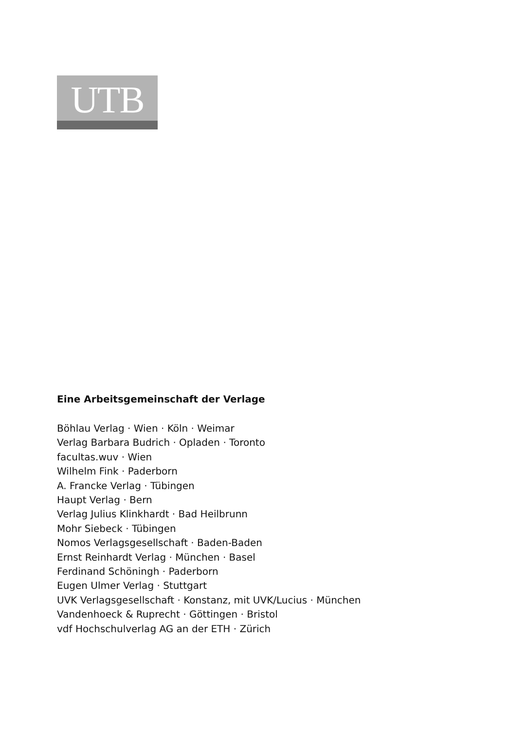UTB
Eine Arbeitsgemeinschaft der Verlage
Böhlau Verlag · Wien · Köln · Weimar
Verlag Barbara Budrich · Opladen · Toronto
facultas.wuv · Wien
Wilhelm Fink · Paderborn
A. Francke Verlag · Tübingen
Haupt Verlag · Bern
Verlag Julius Klinkhardt · Bad Heilbrunn
Mohr Siebeck · Tübingen
Nomos Verlagsgesellschaft · Baden-Baden
Ernst Reinhardt Verlag · München · Basel
Ferdinand Schöningh · Paderborn
Eugen Ulmer Verlag · Stuttgart
UVK Verlagsgesellschaft · Konstanz, mit UVK/Lucius · München
Vandenhoeck & Ruprecht · Göttingen · Bristol
vdf Hochschulverlag AG an der ETH · Zürich